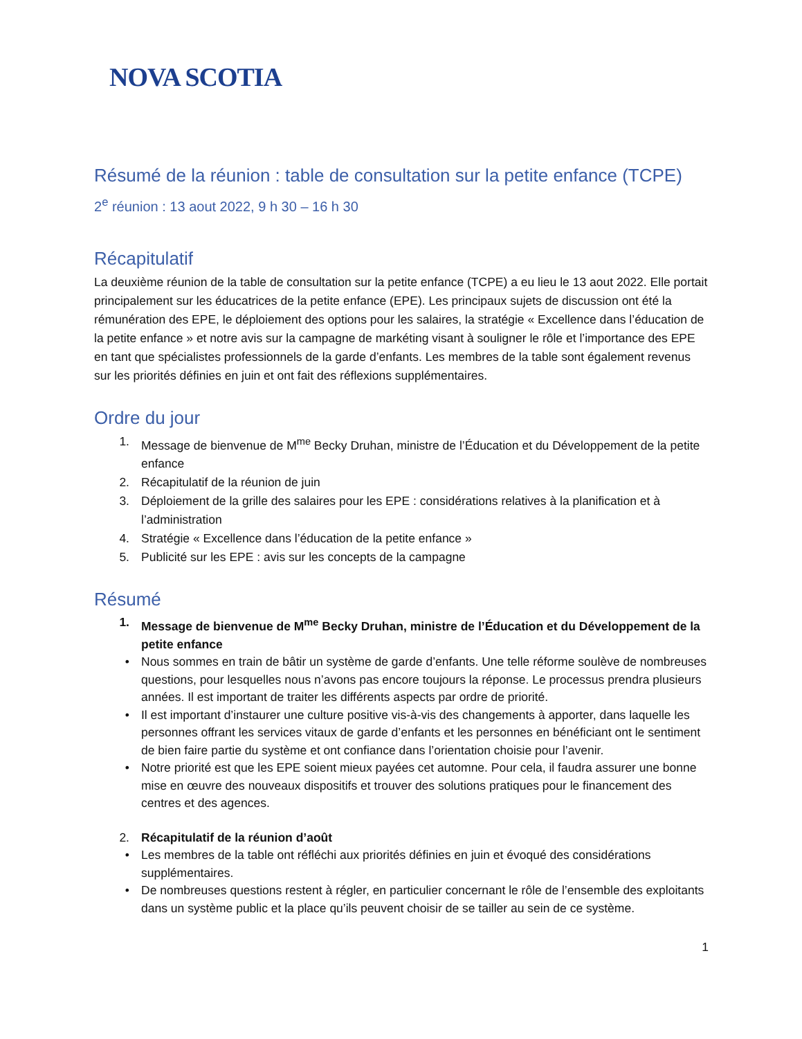NOVA SCOTIA
Résumé de la réunion : table de consultation sur la petite enfance (TCPE)
2<sup>e</sup> réunion : 13 aout 2022, 9 h 30 – 16 h 30
Récapitulatif
La deuxième réunion de la table de consultation sur la petite enfance (TCPE) a eu lieu le 13 aout 2022. Elle portait principalement sur les éducatrices de la petite enfance (EPE). Les principaux sujets de discussion ont été la rémunération des EPE, le déploiement des options pour les salaires, la stratégie « Excellence dans l’éducation de la petite enfance » et notre avis sur la campagne de markéting visant à souligner le rôle et l’importance des EPE en tant que spécialistes professionnels de la garde d’enfants. Les membres de la table sont également revenus sur les priorités définies en juin et ont fait des réflexions supplémentaires.
Ordre du jour
1. Message de bienvenue de M<sup>me</sup> Becky Druhan, ministre de l’Éducation et du Développement de la petite enfance
2. Récapitulatif de la réunion de juin
3. Déploiement de la grille des salaires pour les EPE : considérations relatives à la planification et à l’administration
4. Stratégie « Excellence dans l’éducation de la petite enfance »
5. Publicité sur les EPE : avis sur les concepts de la campagne
Résumé
1. Message de bienvenue de M<sup>me</sup> Becky Druhan, ministre de l’Éducation et du Développement de la petite enfance
• Nous sommes en train de bâtir un système de garde d’enfants. Une telle réforme soulève de nombreuses questions, pour lesquelles nous n’avons pas encore toujours la réponse. Le processus prendra plusieurs années. Il est important de traiter les différents aspects par ordre de priorité.
• Il est important d’instaurer une culture positive vis-à-vis des changements à apporter, dans laquelle les personnes offrant les services vitaux de garde d’enfants et les personnes en bénéficiant ont le sentiment de bien faire partie du système et ont confiance dans l’orientation choisie pour l’avenir.
• Notre priorité est que les EPE soient mieux payées cet automne. Pour cela, il faudra assurer une bonne mise en œuvre des nouveaux dispositifs et trouver des solutions pratiques pour le financement des centres et des agences.
2. Récapitulatif de la réunion d’août
• Les membres de la table ont réfléchi aux priorités définies en juin et évoqué des considérations supplémentaires.
• De nombreuses questions restent à régler, en particulier concernant le rôle de l’ensemble des exploitants dans un système public et la place qu’ils peuvent choisir de se tailler au sein de ce système.
1